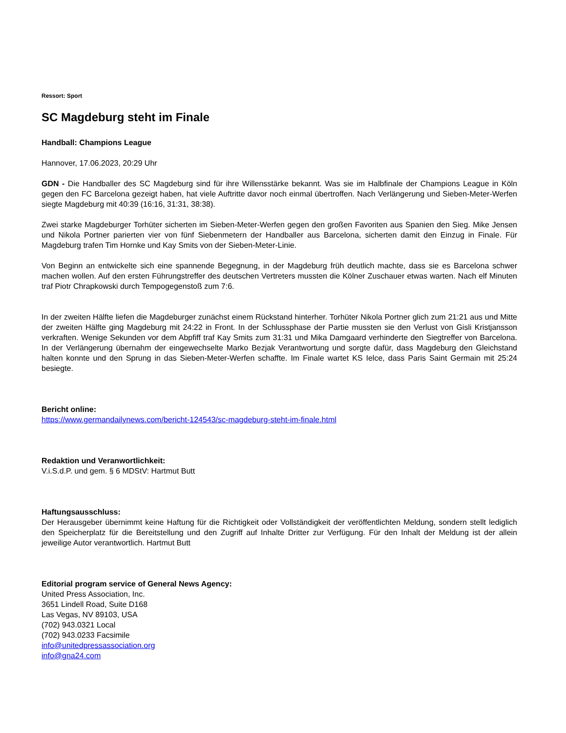Ressort: Sport
SC Magdeburg steht im Finale
Handball: Champions League
Hannover, 17.06.2023, 20:29 Uhr
GDN - Die Handballer des SC Magdeburg sind für ihre Willensstärke bekannt. Was sie im Halbfinale der Champions League in Köln gegen den FC Barcelona gezeigt haben, hat viele Auftritte davor noch einmal übertroffen. Nach Verlängerung und Sieben-Meter-Werfen siegte Magdeburg mit 40:39 (16:16, 31:31, 38:38).
Zwei starke Magdeburger Torhüter sicherten im Sieben-Meter-Werfen gegen den großen Favoriten aus Spanien den Sieg. Mike Jensen und Nikola Portner parierten vier von fünf Siebenmetern der Handballer aus Barcelona, sicherten damit den Einzug in Finale. Für Magdeburg trafen Tim Hornke und Kay Smits von der Sieben-Meter-Linie.
Von Beginn an entwickelte sich eine spannende Begegnung, in der Magdeburg früh deutlich machte, dass sie es Barcelona schwer machen wollen. Auf den ersten Führungstreffer des deutschen Vertreters mussten die Kölner Zuschauer etwas warten. Nach elf Minuten traf Piotr Chrapkowski durch Tempogegenstoß zum 7:6.
In der zweiten Hälfte liefen die Magdeburger zunächst einem Rückstand hinterher. Torhüter Nikola Portner glich zum 21:21 aus und Mitte der zweiten Hälfte ging Magdeburg mit 24:22 in Front. In der Schlussphase der Partie mussten sie den Verlust von Gisli Kristjansson verkraften. Wenige Sekunden vor dem Abpfiff traf Kay Smits zum 31:31 und Mika Damgaard verhinderte den Siegtreffer von Barcelona. In der Verlängerung übernahm der eingewechselte Marko Bezjak Verantwortung und sorgte dafür, dass Magdeburg den Gleichstand halten konnte und den Sprung in das Sieben-Meter-Werfen schaffte. Im Finale wartet KS Ielce, dass Paris Saint Germain mit 25:24 besiegte.
Bericht online:
https://www.germandailynews.com/bericht-124543/sc-magdeburg-steht-im-finale.html
Redaktion und Veranwortlichkeit:
V.i.S.d.P. und gem. § 6 MDStV: Hartmut Butt
Haftungsausschluss:
Der Herausgeber übernimmt keine Haftung für die Richtigkeit oder Vollständigkeit der veröffentlichten Meldung, sondern stellt lediglich den Speicherplatz für die Bereitstellung und den Zugriff auf Inhalte Dritter zur Verfügung. Für den Inhalt der Meldung ist der allein jeweilige Autor verantwortlich. Hartmut Butt
Editorial program service of General News Agency:
United Press Association, Inc.
3651 Lindell Road, Suite D168
Las Vegas, NV 89103, USA
(702) 943.0321 Local
(702) 943.0233 Facsimile
info@unitedpressassociation.org
info@gna24.com